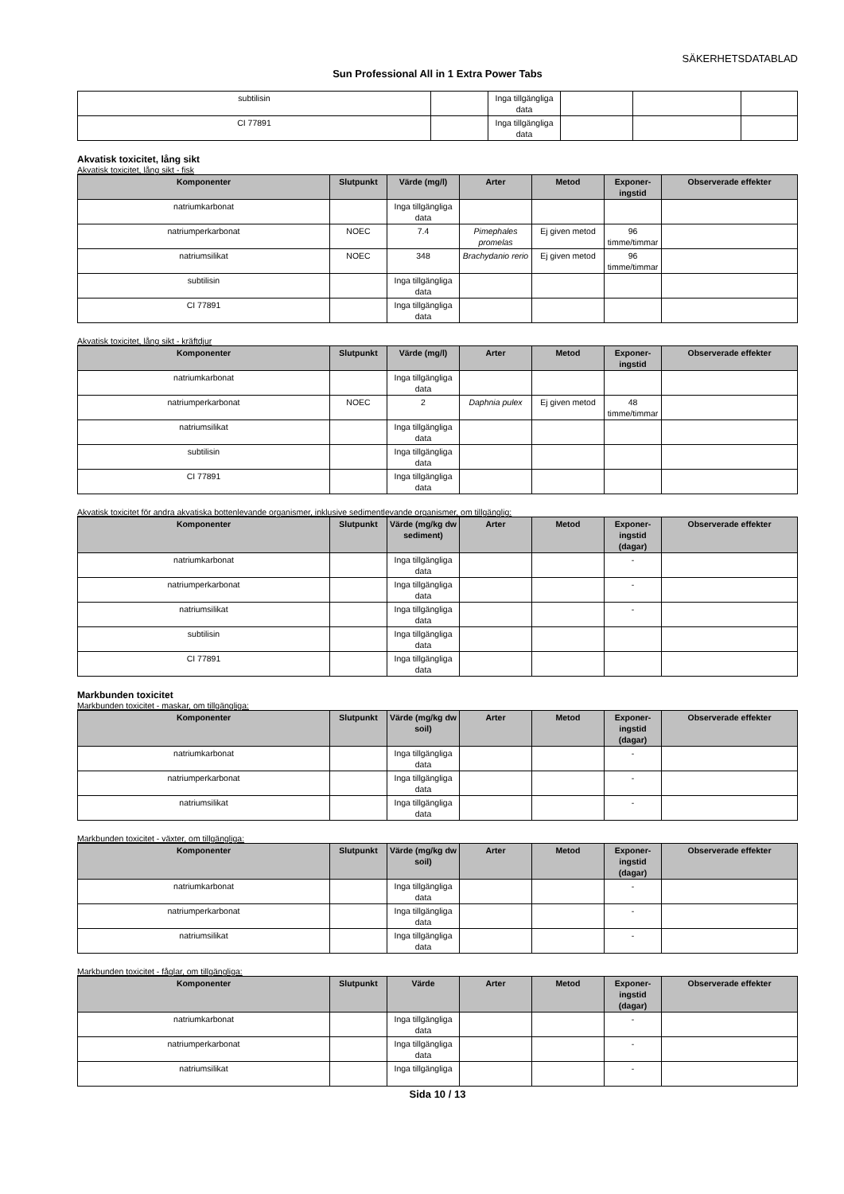SÄKERHETSDATABLAD
Sun Professional All in 1 Extra Power Tabs
| subtilisin | | Inga tillgängliga data | | | |
| CI 77891 | | Inga tillgängliga data | | | |
Akvatisk toxicitet, lång sikt
Akvatisk toxicitet, lång sikt - fisk
| Komponenter | Slutpunkt | Värde (mg/l) | Arter | Metod | Exponer-ingstid | Observerade effekter |
| --- | --- | --- | --- | --- | --- | --- |
| natriumkarbonat | | Inga tillgängliga data | | | | |
| natriumperkarbonat | NOEC | 7.4 | Pimephales promelas | Ej given metod | 96 timme/timmar | |
| natriumsilikat | NOEC | 348 | Brachydanio rerio | Ej given metod | 96 timme/timmar | |
| subtilisin | | Inga tillgängliga data | | | | |
| CI 77891 | | Inga tillgängliga data | | | | |
Akvatisk toxicitet, lång sikt - kräftdjur
| Komponenter | Slutpunkt | Värde (mg/l) | Arter | Metod | Exponer-ingstid | Observerade effekter |
| --- | --- | --- | --- | --- | --- | --- |
| natriumkarbonat | | Inga tillgängliga data | | | | |
| natriumperkarbonat | NOEC | 2 | Daphnia pulex | Ej given metod | 48 timme/timmar | |
| natriumsilikat | | Inga tillgängliga data | | | | |
| subtilisin | | Inga tillgängliga data | | | | |
| CI 77891 | | Inga tillgängliga data | | | | |
Akvatisk toxicitet för andra akvatiska bottenlevande organismer, inklusive sedimentlevande organismer, om tillgänglig:
| Komponenter | Slutpunkt | Värde (mg/kg dw sediment) | Arter | Metod | Exponer-ingstid (dagar) | Observerade effekter |
| --- | --- | --- | --- | --- | --- | --- |
| natriumkarbonat | | Inga tillgängliga data | | | - | |
| natriumperkarbonat | | Inga tillgängliga data | | | - | |
| natriumsilikat | | Inga tillgängliga data | | | - | |
| subtilisin | | Inga tillgängliga data | | | | |
| CI 77891 | | Inga tillgängliga data | | | | |
Markbunden toxicitet
Markbunden toxicitet - maskar, om tillgängliga:
| Komponenter | Slutpunkt | Värde (mg/kg dw soil) | Arter | Metod | Exponer-ingstid (dagar) | Observerade effekter |
| --- | --- | --- | --- | --- | --- | --- |
| natriumkarbonat | | Inga tillgängliga data | | | - | |
| natriumperkarbonat | | Inga tillgängliga data | | | - | |
| natriumsilikat | | Inga tillgängliga data | | | - | |
Markbunden toxicitet - växter, om tillgängliga:
| Komponenter | Slutpunkt | Värde (mg/kg dw soil) | Arter | Metod | Exponer-ingstid (dagar) | Observerade effekter |
| --- | --- | --- | --- | --- | --- | --- |
| natriumkarbonat | | Inga tillgängliga data | | | - | |
| natriumperkarbonat | | Inga tillgängliga data | | | - | |
| natriumsilikat | | Inga tillgängliga data | | | - | |
Markbunden toxicitet - fåglar, om tillgängliga:
| Komponenter | Slutpunkt | Värde | Arter | Metod | Exponer-ingstid (dagar) | Observerade effekter |
| --- | --- | --- | --- | --- | --- | --- |
| natriumkarbonat | | Inga tillgängliga data | | | - | |
| natriumperkarbonat | | Inga tillgängliga data | | | - | |
| natriumsilikat | | Inga tillgängliga | | | - | |
Sida 10 / 13